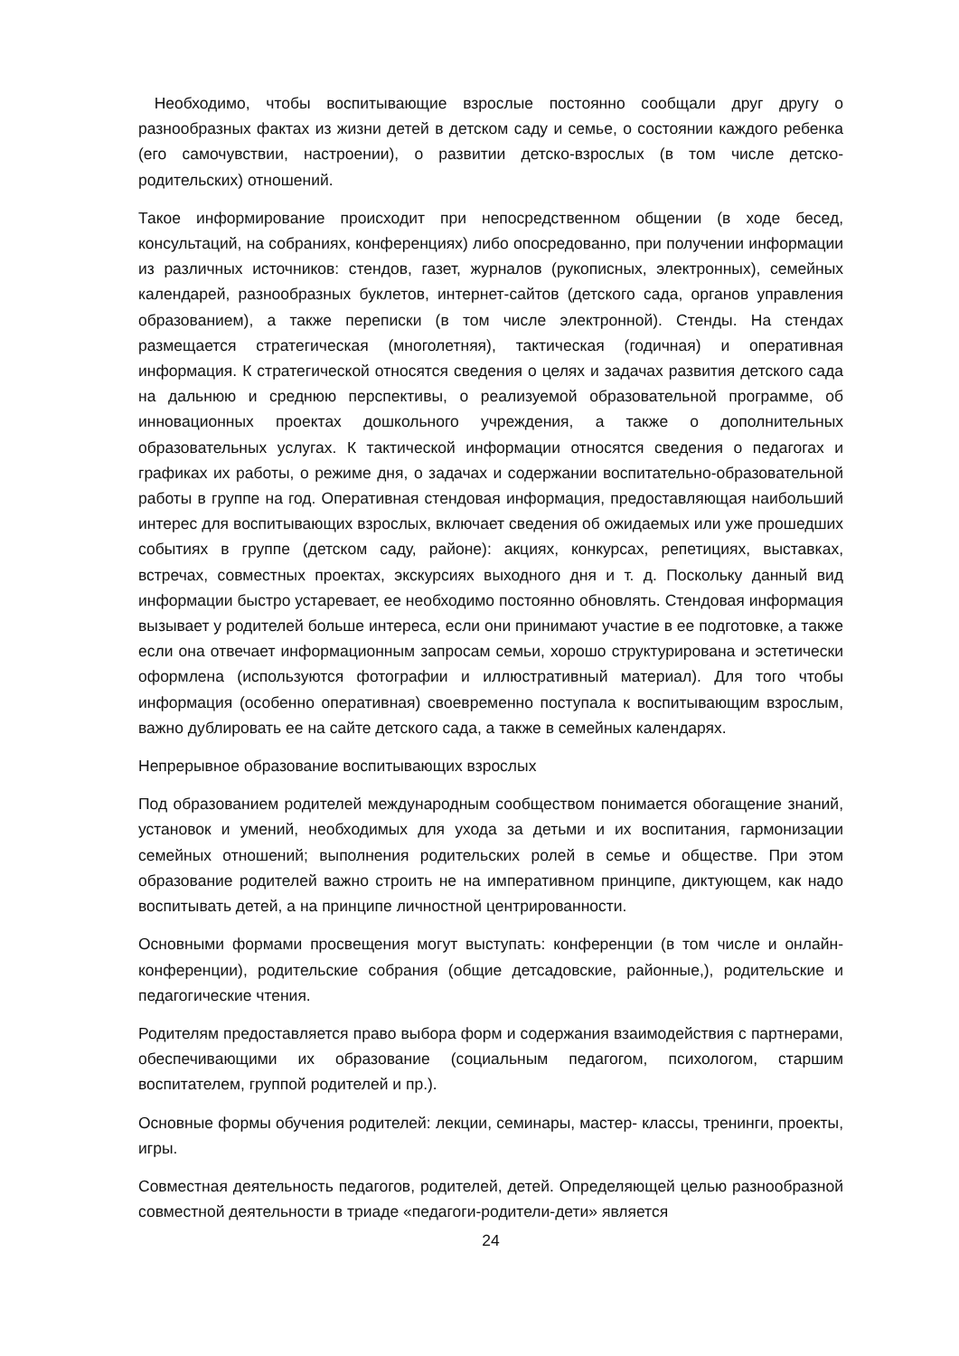Необходимо, чтобы воспитывающие взрослые постоянно сообщали друг другу о разнообразных фактах из жизни детей в детском саду и семье, о состоянии каждого ребенка (его самочувствии, настроении), о развитии детско-взрослых (в том числе детско-родительских) отношений.
Такое информирование происходит при непосредственном общении (в ходе бесед, консультаций, на собраниях, конференциях) либо опосредованно, при получении информации из различных источников: стендов, газет, журналов (рукописных, электронных), семейных календарей, разнообразных буклетов, интернет-сайтов (детского сада, органов управления образованием), а также переписки (в том числе электронной). Стенды. На стендах размещается стратегическая (многолетняя), тактическая (годичная) и оперативная информация. К стратегической относятся сведения о целях и задачах развития детского сада на дальнюю и среднюю перспективы, о реализуемой образовательной программе, об инновационных проектах дошкольного учреждения, а также о дополнительных образовательных услугах. К тактической информации относятся сведения о педагогах и графиках их работы, о режиме дня, о задачах и содержании воспитательно-образовательной работы в группе на год. Оперативная стендовая информация, предоставляющая наибольший интерес для воспитывающих взрослых, включает сведения об ожидаемых или уже прошедших событиях в группе (детском саду, районе): акциях, конкурсах, репетициях, выставках, встречах, совместных проектах, экскурсиях выходного дня и т. д. Поскольку данный вид информации быстро устаревает, ее необходимо постоянно обновлять. Стендовая информация вызывает у родителей больше интереса, если они принимают участие в ее подготовке, а также если она отвечает информационным запросам семьи, хорошо структурирована и эстетически оформлена (используются фотографии и иллюстративный материал). Для того чтобы информация (особенно оперативная) своевременно поступала к воспитывающим взрослым, важно дублировать ее на сайте детского сада, а также в семейных календарях.
Непрерывное образование воспитывающих взрослых
Под образованием родителей международным сообществом понимается обогащение знаний, установок и умений, необходимых для ухода за детьми и их воспитания, гармонизации семейных отношений; выполнения родительских ролей в семье и обществе. При этом образование родителей важно строить не на императивном принципе, диктующем, как надо воспитывать детей, а на принципе личностной центрированности.
Основными формами просвещения могут выступать: конференции (в том числе и онлайн-конференции), родительские собрания (общие детсадовские, районные,), родительские и педагогические чтения.
Родителям предоставляется право выбора форм и содержания взаимодействия с партнерами, обеспечивающими их образование (социальным педагогом, психологом, старшим воспитателем, группой родителей и пр.).
Основные формы обучения родителей: лекции, семинары, мастер- классы, тренинги, проекты, игры.
Совместная деятельность педагогов, родителей, детей. Определяющей целью разнообразной совместной деятельности в триаде «педагоги-родители-дети» является
24